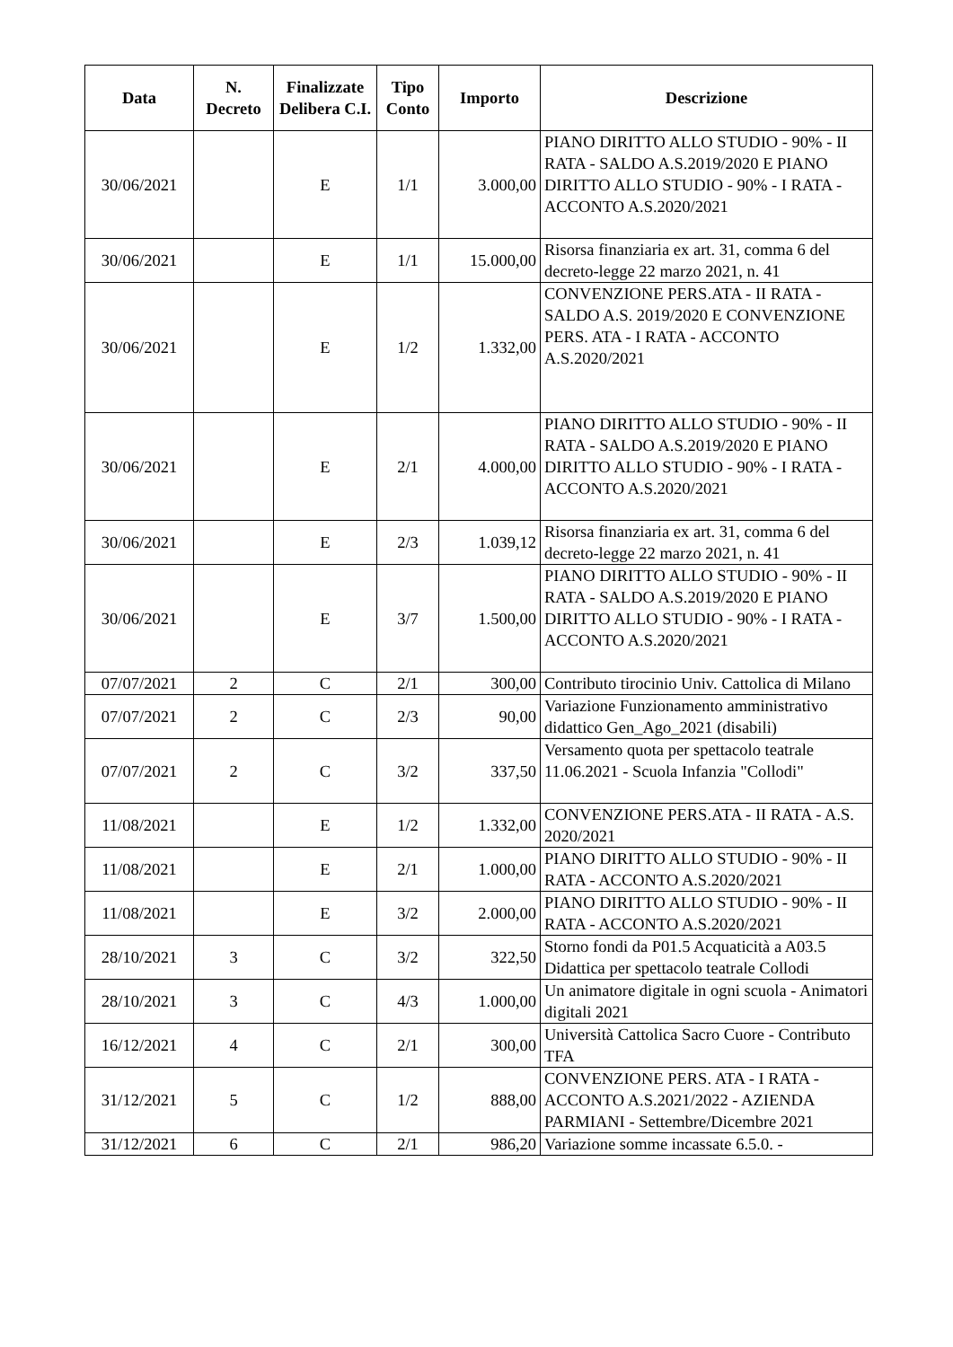| Data | N. Decreto | Finalizzate Delibera C.I. | Tipo Conto | Importo | Descrizione |
| --- | --- | --- | --- | --- | --- |
| 30/06/2021 | | E | 1/1 | 3.000,00 | PIANO DIRITTO ALLO STUDIO - 90% - II RATA - SALDO A.S.2019/2020 E PIANO DIRITTO ALLO STUDIO - 90% - I RATA - ACCONTO A.S.2020/2021 |
| 30/06/2021 | | E | 1/1 | 15.000,00 | Risorsa finanziaria ex art. 31, comma 6 del decreto-legge 22 marzo 2021, n. 41 |
| 30/06/2021 | | E | 1/2 | 1.332,00 | CONVENZIONE PERS.ATA - II RATA - SALDO A.S. 2019/2020 E CONVENZIONE PERS. ATA - I RATA - ACCONTO A.S.2020/2021 |
| 30/06/2021 | | E | 2/1 | 4.000,00 | PIANO DIRITTO ALLO STUDIO - 90% - II RATA - SALDO A.S.2019/2020 E PIANO DIRITTO ALLO STUDIO - 90% - I RATA - ACCONTO A.S.2020/2021 |
| 30/06/2021 | | E | 2/3 | 1.039,12 | Risorsa finanziaria ex art. 31, comma 6 del decreto-legge 22 marzo 2021, n. 41 |
| 30/06/2021 | | E | 3/7 | 1.500,00 | PIANO DIRITTO ALLO STUDIO - 90% - II RATA - SALDO A.S.2019/2020 E PIANO DIRITTO ALLO STUDIO - 90% - I RATA - ACCONTO A.S.2020/2021 |
| 07/07/2021 | 2 | C | 2/1 | 300,00 | Contributo tirocinio Univ. Cattolica di Milano |
| 07/07/2021 | 2 | C | 2/3 | 90,00 | Variazione Funzionamento amministrativo didattico Gen_Ago_2021 (disabili) |
| 07/07/2021 | 2 | C | 3/2 | 337,50 | Versamento quota per spettacolo teatrale 11.06.2021 - Scuola Infanzia "Collodi" |
| 11/08/2021 | | E | 1/2 | 1.332,00 | CONVENZIONE PERS.ATA - II RATA - A.S. 2020/2021 |
| 11/08/2021 | | E | 2/1 | 1.000,00 | PIANO DIRITTO ALLO STUDIO - 90% - II RATA - ACCONTO A.S.2020/2021 |
| 11/08/2021 | | E | 3/2 | 2.000,00 | PIANO DIRITTO ALLO STUDIO - 90% - II RATA - ACCONTO A.S.2020/2021 |
| 28/10/2021 | 3 | C | 3/2 | 322,50 | Storno fondi da P01.5 Acquaticità a A03.5 Didattica per spettacolo teatrale Collodi |
| 28/10/2021 | 3 | C | 4/3 | 1.000,00 | Un animatore digitale in ogni scuola - Animatori digitali 2021 |
| 16/12/2021 | 4 | C | 2/1 | 300,00 | Università Cattolica Sacro Cuore - Contributo TFA |
| 31/12/2021 | 5 | C | 1/2 | 888,00 | CONVENZIONE PERS. ATA - I RATA - ACCONTO A.S.2021/2022 - AZIENDA PARMIANI - Settembre/Dicembre 2021 |
| 31/12/2021 | 6 | C | 2/1 | 986,20 | Variazione somme incassate 6.5.0. - |